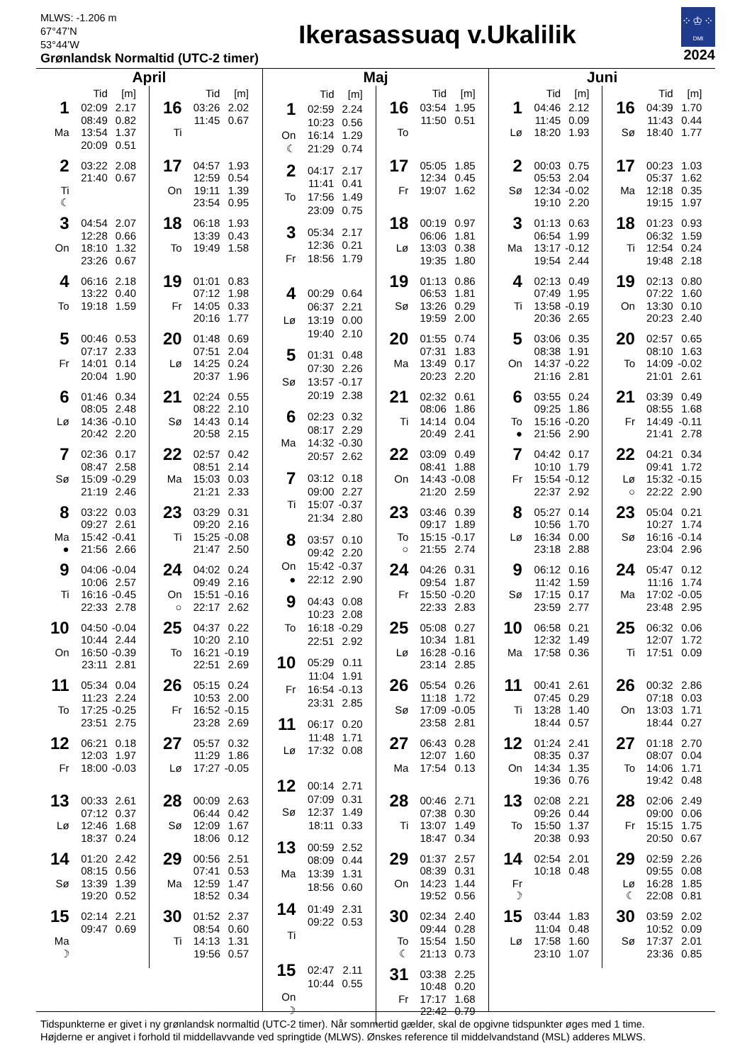MLWS: -1.206 m
67°47’N
53°44’W
Grønlandsk Normaltid (UTC-2 timer)
Ikerasassuaq v.Ukalilik
⁘♔⁘ DMI
2024
April
| | Tid | [m] |
| --- | --- | --- |
| 1 | 02:09 | 2.17 |
| | 08:49 | 0.82 |
| Ma | 13:54 | 1.37 |
| | 20:09 | 0.51 |
| 2 | 03:22 | 2.08 |
| | 21:40 | 0.67 |
| Ti | | |
| ☾ | | |
| 3 | 04:54 | 2.07 |
| | 12:28 | 0.66 |
| On | 18:10 | 1.32 |
| | 23:26 | 0.67 |
| 4 | 06:16 | 2.18 |
| | 13:22 | 0.40 |
| To | 19:18 | 1.59 |
| 5 | 00:46 | 0.53 |
| | 07:17 | 2.33 |
| Fr | 14:01 | 0.14 |
| | 20:04 | 1.90 |
| 6 | 01:46 | 0.34 |
| | 08:05 | 2.48 |
| Lø | 14:36 | -0.10 |
| | 20:42 | 2.20 |
| 7 | 02:36 | 0.17 |
| | 08:47 | 2.58 |
| Sø | 15:09 | -0.29 |
| | 21:19 | 2.46 |
| 8 | 03:22 | 0.03 |
| | 09:27 | 2.61 |
| Ma | 15:42 | -0.41 |
| ● | 21:56 | 2.66 |
| 9 | 04:06 | -0.04 |
| | 10:06 | 2.57 |
| Ti | 16:16 | -0.45 |
| | 22:33 | 2.78 |
| 10 | 04:50 | -0.04 |
| | 10:44 | 2.44 |
| On | 16:50 | -0.39 |
| | 23:11 | 2.81 |
| 11 | 05:34 | 0.04 |
| | 11:23 | 2.24 |
| To | 17:25 | -0.25 |
| | 23:51 | 2.75 |
| 12 | 06:21 | 0.18 |
| | 12:03 | 1.97 |
| Fr | 18:00 | -0.03 |
| 13 | 00:33 | 2.61 |
| | 07:12 | 0.37 |
| Lø | 12:46 | 1.68 |
| | 18:37 | 0.24 |
| 14 | 01:20 | 2.42 |
| | 08:15 | 0.56 |
| Sø | 13:39 | 1.39 |
| | 19:20 | 0.52 |
| 15 | 02:14 | 2.21 |
| | 09:47 | 0.69 |
| Ma | | |
| ☽ | | |
| | Tid | [m] |
| --- | --- | --- |
| 16 | 03:26 | 2.02 |
| | 11:45 | 0.67 |
| Ti | | |
| 17 | 04:57 | 1.93 |
| | 12:59 | 0.54 |
| On | 19:11 | 1.39 |
| | 23:54 | 0.95 |
| 18 | 06:18 | 1.93 |
| | 13:39 | 0.43 |
| To | 19:49 | 1.58 |
| 19 | 01:01 | 0.83 |
| | 07:12 | 1.98 |
| Fr | 14:05 | 0.33 |
| | 20:16 | 1.77 |
| 20 | 01:48 | 0.69 |
| | 07:51 | 2.04 |
| Lø | 14:25 | 0.24 |
| | 20:37 | 1.96 |
| 21 | 02:24 | 0.55 |
| | 08:22 | 2.10 |
| Sø | 14:43 | 0.14 |
| | 20:58 | 2.15 |
| 22 | 02:57 | 0.42 |
| | 08:51 | 2.14 |
| Ma | 15:03 | 0.03 |
| | 21:21 | 2.33 |
| 23 | 03:29 | 0.31 |
| | 09:20 | 2.16 |
| Ti | 15:25 | -0.08 |
| | 21:47 | 2.50 |
| 24 | 04:02 | 0.24 |
| | 09:49 | 2.16 |
| On | 15:51 | -0.16 |
| ○ | 22:17 | 2.62 |
| 25 | 04:37 | 0.22 |
| | 10:20 | 2.10 |
| To | 16:21 | -0.19 |
| | 22:51 | 2.69 |
| 26 | 05:15 | 0.24 |
| | 10:53 | 2.00 |
| Fr | 16:52 | -0.15 |
| | 23:28 | 2.69 |
| 27 | 05:57 | 0.32 |
| | 11:29 | 1.86 |
| Lø | 17:27 | -0.05 |
| 28 | 00:09 | 2.63 |
| | 06:44 | 0.42 |
| Sø | 12:09 | 1.67 |
| | 18:06 | 0.12 |
| 29 | 00:56 | 2.51 |
| | 07:41 | 0.53 |
| Ma | 12:59 | 1.47 |
| | 18:52 | 0.34 |
| 30 | 01:52 | 2.37 |
| | 08:54 | 0.60 |
| Ti | 14:13 | 1.31 |
| | 19:56 | 0.57 |
Maj
| | Tid | [m] |
| --- | --- | --- |
| 1 | 02:59 | 2.24 |
| | 10:23 | 0.56 |
| On | 16:14 | 1.29 |
| ☾ | 21:29 | 0.74 |
| 2 | 04:17 | 2.17 |
| | 11:41 | 0.41 |
| To | 17:56 | 1.49 |
| | 23:09 | 0.75 |
| 3 | 05:34 | 2.17 |
| | 12:36 | 0.21 |
| Fr | 18:56 | 1.79 |
| 4 | 00:29 | 0.64 |
| | 06:37 | 2.21 |
| Lø | 13:19 | 0.00 |
| | 19:40 | 2.10 |
| 5 | 01:31 | 0.48 |
| | 07:30 | 2.26 |
| Sø | 13:57 | -0.17 |
| | 20:19 | 2.38 |
| 6 | 02:23 | 0.32 |
| | 08:17 | 2.29 |
| Ma | 14:32 | -0.30 |
| | 20:57 | 2.62 |
| 7 | 03:12 | 0.18 |
| | 09:00 | 2.27 |
| Ti | 15:07 | -0.37 |
| | 21:34 | 2.80 |
| 8 | 03:57 | 0.10 |
| | 09:42 | 2.20 |
| On | 15:42 | -0.37 |
| ● | 22:12 | 2.90 |
| 9 | 04:43 | 0.08 |
| | 10:23 | 2.08 |
| To | 16:18 | -0.29 |
| | 22:51 | 2.92 |
| 10 | 05:29 | 0.11 |
| | 11:04 | 1.91 |
| Fr | 16:54 | -0.13 |
| | 23:31 | 2.85 |
| 11 | 06:17 | 0.20 |
| | 11:48 | 1.71 |
| Lø | 17:32 | 0.08 |
| 12 | 00:14 | 2.71 |
| | 07:09 | 0.31 |
| Sø | 12:37 | 1.49 |
| | 18:11 | 0.33 |
| 13 | 00:59 | 2.52 |
| | 08:09 | 0.44 |
| Ma | 13:39 | 1.31 |
| | 18:56 | 0.60 |
| 14 | 01:49 | 2.31 |
| | 09:22 | 0.53 |
| Ti | | |
| 15 | 02:47 | 2.11 |
| | 10:44 | 0.55 |
| On | | |
| ☽ | | |
| | Tid | [m] |
| --- | --- | --- |
| 16 | 03:54 | 1.95 |
| | 11:50 | 0.51 |
| To | | |
| 17 | 05:05 | 1.85 |
| | 12:34 | 0.45 |
| Fr | 19:07 | 1.62 |
| 18 | 00:19 | 0.97 |
| | 06:06 | 1.81 |
| Lø | 13:03 | 0.38 |
| | 19:35 | 1.80 |
| 19 | 01:13 | 0.86 |
| | 06:53 | 1.81 |
| Sø | 13:26 | 0.29 |
| | 19:59 | 2.00 |
| 20 | 01:55 | 0.74 |
| | 07:31 | 1.83 |
| Ma | 13:49 | 0.17 |
| | 20:23 | 2.20 |
| 21 | 02:32 | 0.61 |
| | 08:06 | 1.86 |
| Ti | 14:14 | 0.04 |
| | 20:49 | 2.41 |
| 22 | 03:09 | 0.49 |
| | 08:41 | 1.88 |
| On | 14:43 | -0.08 |
| | 21:20 | 2.59 |
| 23 | 03:46 | 0.39 |
| | 09:17 | 1.89 |
| To | 15:15 | -0.17 |
| ○ | 21:55 | 2.74 |
| 24 | 04:26 | 0.31 |
| | 09:54 | 1.87 |
| Fr | 15:50 | -0.20 |
| | 22:33 | 2.83 |
| 25 | 05:08 | 0.27 |
| | 10:34 | 1.81 |
| Lø | 16:28 | -0.16 |
| | 23:14 | 2.85 |
| 26 | 05:54 | 0.26 |
| | 11:18 | 1.72 |
| Sø | 17:09 | -0.05 |
| | 23:58 | 2.81 |
| 27 | 06:43 | 0.28 |
| | 12:07 | 1.60 |
| Ma | 17:54 | 0.13 |
| 28 | 00:46 | 2.71 |
| | 07:38 | 0.30 |
| Ti | 13:07 | 1.49 |
| | 18:47 | 0.34 |
| 29 | 01:37 | 2.57 |
| | 08:39 | 0.31 |
| On | 14:23 | 1.44 |
| | 19:52 | 0.56 |
| 30 | 02:34 | 2.40 |
| | 09:44 | 0.28 |
| To | 15:54 | 1.50 |
| ☾ | 21:13 | 0.73 |
| 31 | 03:38 | 2.25 |
| | 10:48 | 0.20 |
| Fr | 17:17 | 1.68 |
| | 22:42 | 0.79 |
Juni
| | Tid | [m] |
| --- | --- | --- |
| 1 | 04:46 | 2.12 |
| | 11:45 | 0.09 |
| Lø | 18:20 | 1.93 |
| 2 | 00:03 | 0.75 |
| | 05:53 | 2.04 |
| Sø | 12:34 | -0.02 |
| | 19:10 | 2.20 |
| 3 | 01:13 | 0.63 |
| | 06:54 | 1.99 |
| Ma | 13:17 | -0.12 |
| | 19:54 | 2.44 |
| 4 | 02:13 | 0.49 |
| | 07:49 | 1.95 |
| Ti | 13:58 | -0.19 |
| | 20:36 | 2.65 |
| 5 | 03:06 | 0.35 |
| | 08:38 | 1.91 |
| On | 14:37 | -0.22 |
| | 21:16 | 2.81 |
| 6 | 03:55 | 0.24 |
| | 09:25 | 1.86 |
| To | 15:16 | -0.20 |
| ● | 21:56 | 2.90 |
| 7 | 04:42 | 0.17 |
| | 10:10 | 1.79 |
| Fr | 15:54 | -0.12 |
| | 22:37 | 2.92 |
| 8 | 05:27 | 0.14 |
| | 10:56 | 1.70 |
| Lø | 16:34 | 0.00 |
| | 23:18 | 2.88 |
| 9 | 06:12 | 0.16 |
| | 11:42 | 1.59 |
| Sø | 17:15 | 0.17 |
| | 23:59 | 2.77 |
| 10 | 06:58 | 0.21 |
| | 12:32 | 1.49 |
| Ma | 17:58 | 0.36 |
| 11 | 00:41 | 2.61 |
| | 07:45 | 0.29 |
| Ti | 13:28 | 1.40 |
| | 18:44 | 0.57 |
| 12 | 01:24 | 2.41 |
| | 08:35 | 0.37 |
| On | 14:34 | 1.35 |
| | 19:36 | 0.76 |
| 13 | 02:08 | 2.21 |
| | 09:26 | 0.44 |
| To | 15:50 | 1.37 |
| | 20:38 | 0.93 |
| 14 | 02:54 | 2.01 |
| | 10:18 | 0.48 |
| Fr | | |
| ☽ | | |
| 15 | 03:44 | 1.83 |
| | 11:04 | 0.48 |
| Lø | 17:58 | 1.60 |
| | 23:10 | 1.07 |
| | Tid | [m] |
| --- | --- | --- |
| 16 | 04:39 | 1.70 |
| | 11:43 | 0.44 |
| Sø | 18:40 | 1.77 |
| 17 | 00:23 | 1.03 |
| | 05:37 | 1.62 |
| Ma | 12:18 | 0.35 |
| | 19:15 | 1.97 |
| 18 | 01:23 | 0.93 |
| | 06:32 | 1.59 |
| Ti | 12:54 | 0.24 |
| | 19:48 | 2.18 |
| 19 | 02:13 | 0.80 |
| | 07:22 | 1.60 |
| On | 13:30 | 0.10 |
| | 20:23 | 2.40 |
| 20 | 02:57 | 0.65 |
| | 08:10 | 1.63 |
| To | 14:09 | -0.02 |
| | 21:01 | 2.61 |
| 21 | 03:39 | 0.49 |
| | 08:55 | 1.68 |
| Fr | 14:49 | -0.11 |
| | 21:41 | 2.78 |
| 22 | 04:21 | 0.34 |
| | 09:41 | 1.72 |
| Lø | 15:32 | -0.15 |
| ○ | 22:22 | 2.90 |
| 23 | 05:04 | 0.21 |
| | 10:27 | 1.74 |
| Sø | 16:16 | -0.14 |
| | 23:04 | 2.96 |
| 24 | 05:47 | 0.12 |
| | 11:16 | 1.74 |
| Ma | 17:02 | -0.05 |
| | 23:48 | 2.95 |
| 25 | 06:32 | 0.06 |
| | 12:07 | 1.72 |
| Ti | 17:51 | 0.09 |
| 26 | 00:32 | 2.86 |
| | 07:18 | 0.03 |
| On | 13:03 | 1.71 |
| | 18:44 | 0.27 |
| 27 | 01:18 | 2.70 |
| | 08:07 | 0.04 |
| To | 14:06 | 1.71 |
| | 19:42 | 0.48 |
| 28 | 02:06 | 2.49 |
| | 09:00 | 0.06 |
| Fr | 15:15 | 1.75 |
| | 20:50 | 0.67 |
| 29 | 02:59 | 2.26 |
| | 09:55 | 0.08 |
| Lø | 16:28 | 1.85 |
| ☾ | 22:08 | 0.81 |
| 30 | 03:59 | 2.02 |
| | 10:52 | 0.09 |
| Sø | 17:37 | 2.01 |
| | 23:36 | 0.85 |
Tidspunkterne er givet i ny grønlandsk normaltid (UTC-2 timer). Når sommertid gælder, skal de opgivne tidspunkter øges med 1 time.
Højderne er angivet i forhold til middellavvande ved springtide (MLWS). Ønskes reference til middelvandstand (MSL) adderes MLWS.